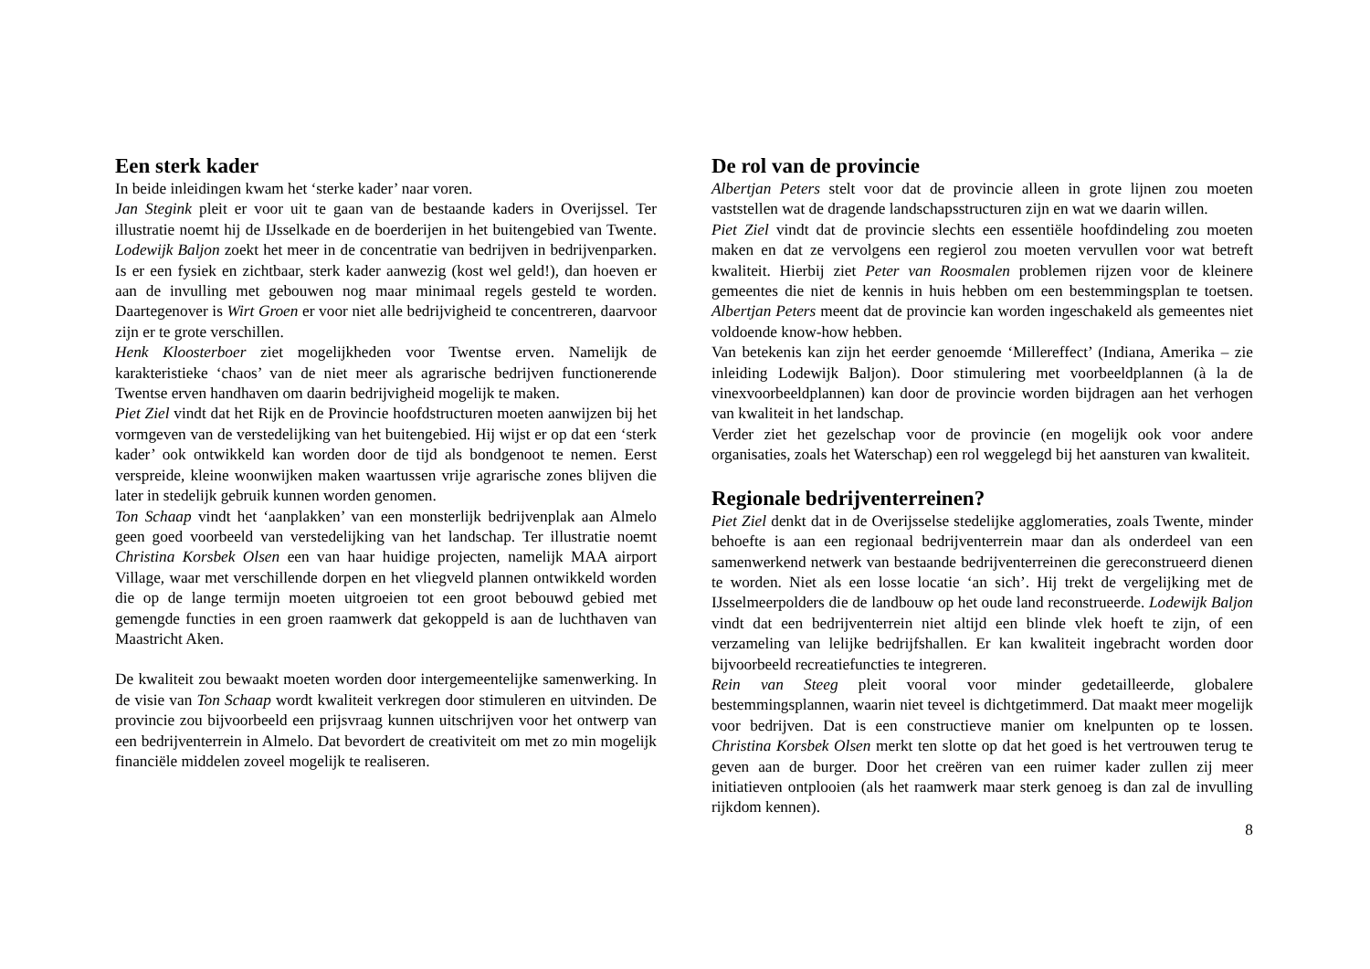Een sterk kader
In beide inleidingen kwam het ‘sterke kader’ naar voren.
Jan Stegink pleit er voor uit te gaan van de bestaande kaders in Overijssel. Ter illustratie noemt hij de IJsselkade en de boerderijen in het buitengebied van Twente. Lodewijk Baljon zoekt het meer in de concentratie van bedrijven in bedrijvenparken. Is er een fysiek en zichtbaar, sterk kader aanwezig (kost wel geld!), dan hoeven er aan de invulling met gebouwen nog maar minimaal regels gesteld te worden. Daartegenover is Wirt Groen er voor niet alle bedrijvigheid te concentreren, daarvoor zijn er te grote verschillen.
Henk Kloosterboer ziet mogelijkheden voor Twentse erven. Namelijk de karakteristieke ‘chaos’ van de niet meer als agrarische bedrijven functionerende Twentse erven handhaven om daarin bedrijvigheid mogelijk te maken.
Piet Ziel vindt dat het Rijk en de Provincie hoofdstructuren moeten aanwijzen bij het vormgeven van de verstedelijking van het buitengebied. Hij wijst er op dat een ‘sterk kader’ ook ontwikkeld kan worden door de tijd als bondgenoot te nemen. Eerst verspreide, kleine woonwijken maken waartussen vrije agrarische zones blijven die later in stedelijk gebruik kunnen worden genomen.
Ton Schaap vindt het ‘aanplakken’ van een monsterlijk bedrijvenplak aan Almelo geen goed voorbeeld van verstedelijking van het landschap. Ter illustratie noemt Christina Korsbek Olsen een van haar huidige projecten, namelijk MAA airport Village, waar met verschillende dorpen en het vliegveld plannen ontwikkeld worden die op de lange termijn moeten uitgroeien tot een groot bebouwd gebied met gemengde functies in een groen raamwerk dat gekoppeld is aan de luchthaven van Maastricht Aken.
De kwaliteit zou bewaakt moeten worden door intergemeentelijke samenwerking. In de visie van Ton Schaap wordt kwaliteit verkregen door stimuleren en uitvinden. De provincie zou bijvoorbeeld een prijsvraag kunnen uitschrijven voor het ontwerp van een bedrijventerrein in Almelo. Dat bevordert de creativiteit om met zo min mogelijk financiële middelen zoveel mogelijk te realiseren.
De rol van de provincie
Albertjan Peters stelt voor dat de provincie alleen in grote lijnen zou moeten vaststellen wat de dragende landschapsstructuren zijn en wat we daarin willen.
Piet Ziel vindt dat de provincie slechts een essentiële hoofdindeling zou moeten maken en dat ze vervolgens een regierol zou moeten vervullen voor wat betreft kwaliteit. Hierbij ziet Peter van Roosmalen problemen rijzen voor de kleinere gemeentes die niet de kennis in huis hebben om een bestemmingsplan te toetsen. Albertjan Peters meent dat de provincie kan worden ingeschakeld als gemeentes niet voldoende know-how hebben.
Van betekenis kan zijn het eerder genoemde ‘Millereffect’ (Indiana, Amerika – zie inleiding Lodewijk Baljon). Door stimulering met voorbeeldplannen (à la de vinexvoorbeeldplannen) kan door de provincie worden bijdragen aan het verhogen van kwaliteit in het landschap.
Verder ziet het gezelschap voor de provincie (en mogelijk ook voor andere organisaties, zoals het Waterschap) een rol weggelegd bij het aansturen van kwaliteit.
Regionale bedrijventerreinen?
Piet Ziel denkt dat in de Overijsselse stedelijke agglomeraties, zoals Twente, minder behoefte is aan een regionaal bedrijventerrein maar dan als onderdeel van een samenwerkend netwerk van bestaande bedrijventerreinen die gereconstrueerd dienen te worden. Niet als een losse locatie ‘an sich’. Hij trekt de vergelijking met de IJsselmeerpolders die de landbouw op het oude land reconstrueerde. Lodewijk Baljon vindt dat een bedrijventerrein niet altijd een blinde vlek hoeft te zijn, of een verzameling van lelijke bedrijfshallen. Er kan kwaliteit ingebracht worden door bijvoorbeeld recreatiefuncties te integreren.
Rein van Steeg pleit vooral voor minder gedetailleerde, globalere bestemmingsplannen, waarin niet teveel is dichtgetimmerd. Dat maakt meer mogelijk voor bedrijven. Dat is een constructieve manier om knelpunten op te lossen. Christina Korsbek Olsen merkt ten slotte op dat het goed is het vertrouwen terug te geven aan de burger. Door het creëren van een ruimer kader zullen zij meer initiatieven ontplooien (als het raamwerk maar sterk genoeg is dan zal de invulling rijkdom kennen).
8